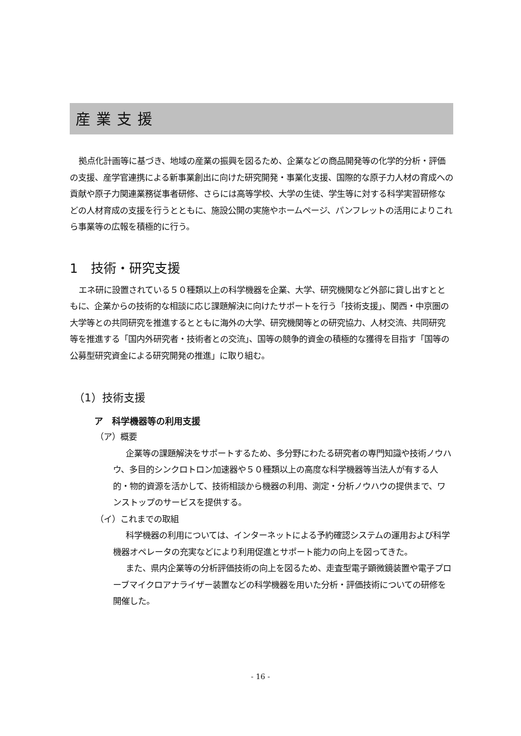産業支援
拠点化計画等に基づき、地域の産業の振興を図るため、企業などの商品開発等の化学的分析・評価の支援、産学官連携による新事業創出に向けた研究開発・事業化支援、国際的な原子力人材の育成への貢献や原子力関連業務従事者研修、さらには高等学校、大学の生徒、学生等に対する科学実習研修などの人材育成の支援を行うとともに、施設公開の実施やホームページ、パンフレットの活用によりこれら事業等の広報を積極的に行う。
1　技術・研究支援
エネ研に設置されている５０種類以上の科学機器を企業、大学、研究機関など外部に貸し出すとともに、企業からの技術的な相談に応じ課題解決に向けたサポートを行う「技術支援」、関西・中京圏の大学等との共同研究を推進するとともに海外の大学、研究機関等との研究協力、人材交流、共同研究等を推進する「国内外研究者・技術者との交流」、国等の競争的資金の積極的な獲得を目指す「国等の公募型研究資金による研究開発の推進」に取り組む。
（1）技術支援
ア　科学機器等の利用支援
（ア）概要
企業等の課題解決をサポートするため、多分野にわたる研究者の専門知識や技術ノウハウ、多目的シンクロトロン加速器や５０種類以上の高度な科学機器等当法人が有する人的・物的資源を活かして、技術相談から機器の利用、測定・分析ノウハウの提供まで、ワンストップのサービスを提供する。
（イ）これまでの取組
科学機器の利用については、インターネットによる予約確認システムの運用および科学機器オペレータの充実などにより利用促進とサポート能力の向上を図ってきた。
また、県内企業等の分析評価技術の向上を図るため、走査型電子顕微鏡装置や電子プローブマイクロアナライザー装置などの科学機器を用いた分析・評価技術についての研修を開催した。
- 16 -